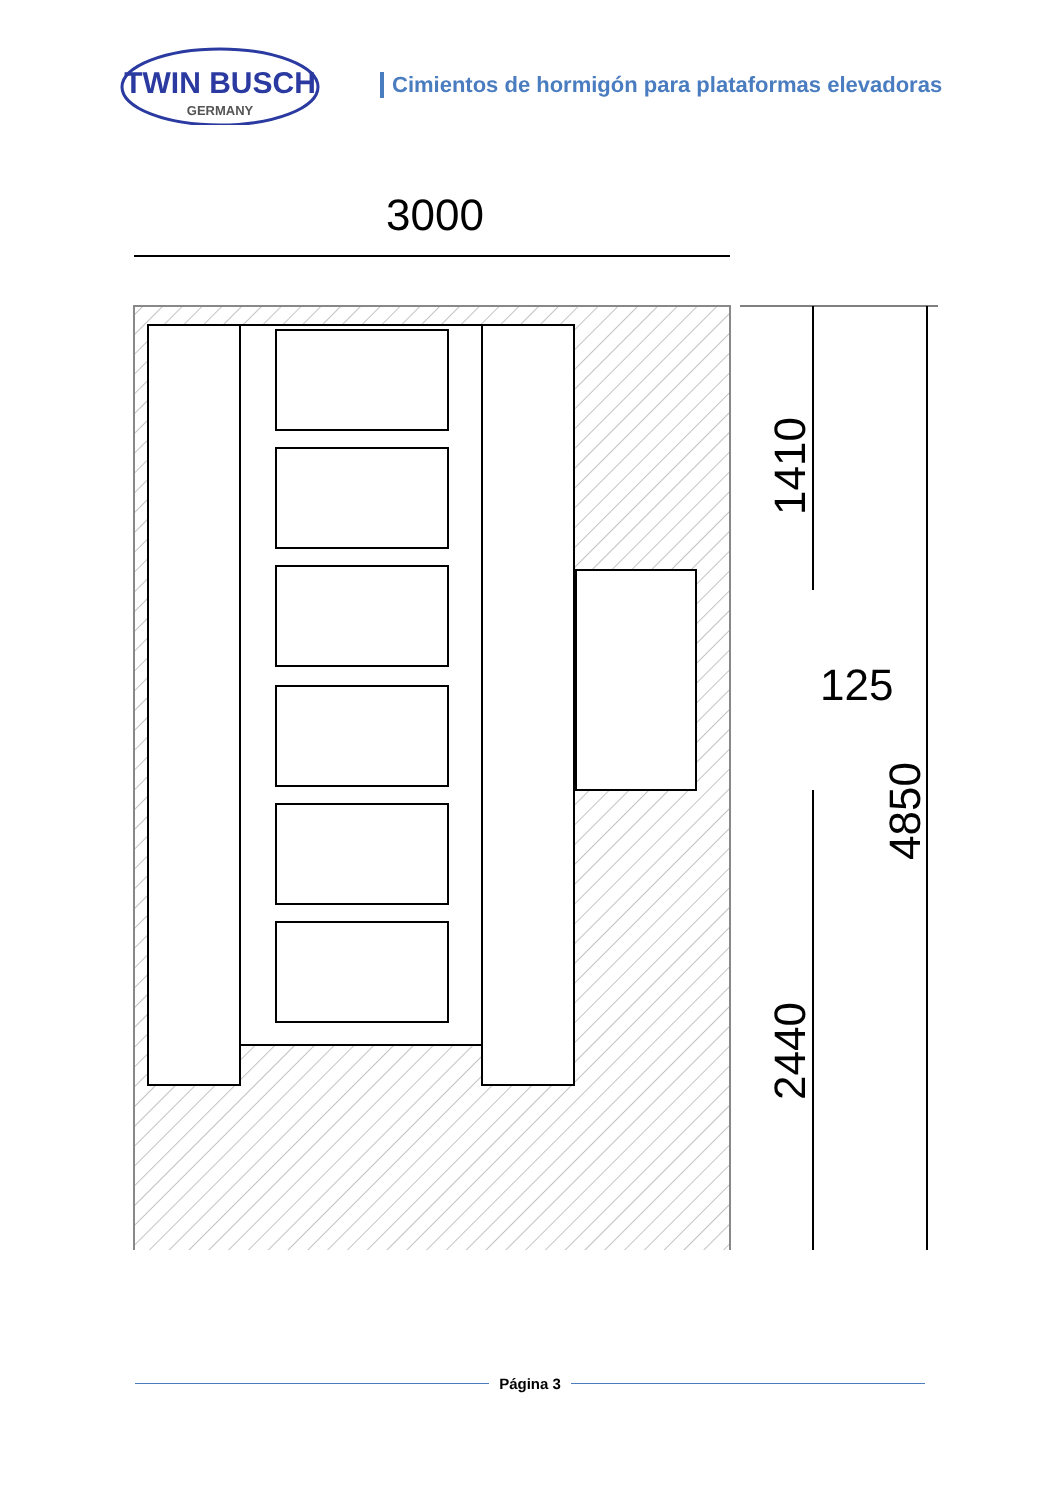TWIN BUSCH
GERMANY
Cimientos de hormigón para plataformas elevadoras
3000
1410
125
4850
2440
Página 3